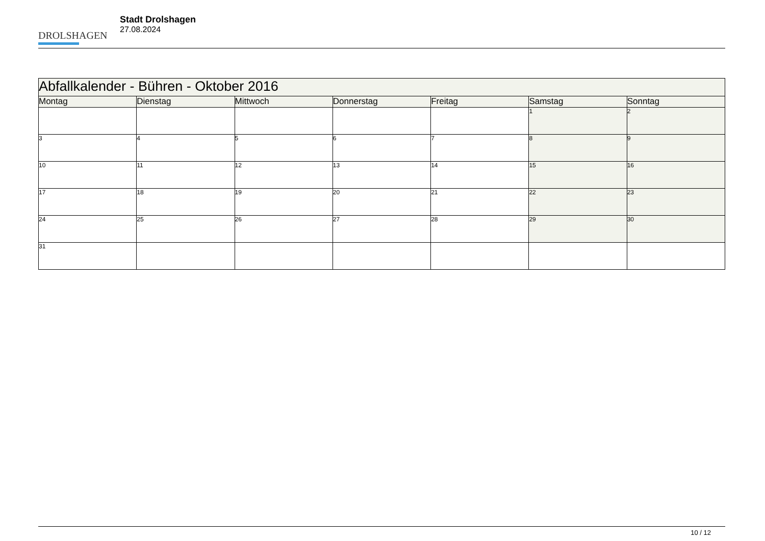DROLSHAGEN
Stadt Drolshagen
27.08.2024
| Abfallkalender - Bühren - Oktober 2016 | | | | | | |
| Montag | Dienstag | Mittwoch | Donnerstag | Freitag | Samstag | Sonntag |
| | | | | | 1 | 2 |
| 3 | 4 | 5 | 6 | 7 | 8 | 9 |
| 10 | 11 | 12 | 13 | 14 | 15 | 16 |
| 17 | 18 | 19 | 20 | 21 | 22 | 23 |
| 24 | 25 | 26 | 27 | 28 | 29 | 30 |
| 31 | | | | | | |
10 / 12